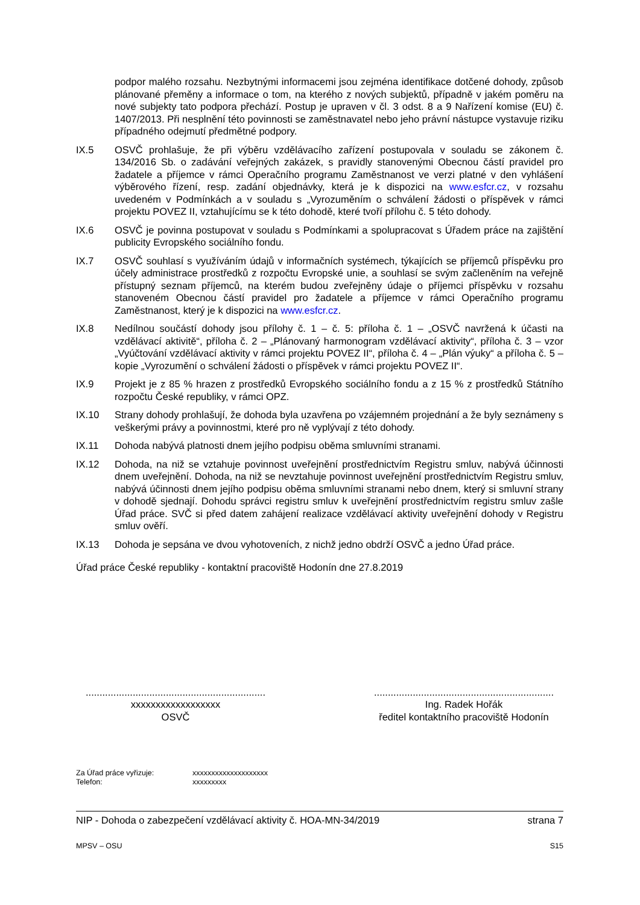podpor malého rozsahu. Nezbytnými informacemi jsou zejména identifikace dotčené dohody, způsob plánované přeměny a informace o tom, na kterého z nových subjektů, případně v jakém poměru na nové subjekty tato podpora přechází. Postup je upraven v čl. 3 odst. 8 a 9 Nařízení komise (EU) č. 1407/2013. Při nesplnění této povinnosti se zaměstnavatel nebo jeho právní nástupce vystavuje riziku případného odejmutí předmětné podpory.
IX.5 OSVČ prohlašuje, že při výběru vzdělávacího zařízení postupovala v souladu se zákonem č. 134/2016 Sb. o zadávání veřejných zakázek, s pravidly stanovenými Obecnou částí pravidel pro žadatele a příjemce v rámci Operačního programu Zaměstnanost ve verzi platné v den vyhlášení výběrového řízení, resp. zadání objednávky, která je k dispozici na www.esfcr.cz, v rozsahu uvedeném v Podmínkách a v souladu s „Vyrozuměním o schválení žádosti o příspěvek v rámci projektu POVEZ II, vztahujícímu se k této dohodě, které tvoří přílohu č. 5 této dohody.
IX.6 OSVČ je povinna postupovat v souladu s Podmínkami a spolupracovat s Úřadem práce na zajištění publicity Evropského sociálního fondu.
IX.7 OSVČ souhlasí s využíváním údajů v informačních systémech, týkajících se příjemců příspěvku pro účely administrace prostředků z rozpočtu Evropské unie, a souhlasí se svým začleněním na veřejně přístupný seznam příjemců, na kterém budou zveřejněny údaje o příjemci příspěvku v rozsahu stanoveném Obecnou částí pravidel pro žadatele a příjemce v rámci Operačního programu Zaměstnanost, který je k dispozici na www.esfcr.cz.
IX.8 Nedílnou součástí dohody jsou přílohy č. 1 – č. 5: příloha č. 1 – „OSVČ navržená k účasti na vzdělávací aktivitě“, příloha č. 2 – „Plánovaný harmonogram vzdělávací aktivity“, příloha č. 3 – vzor „Vyúčtování vzdělávací aktivity v rámci projektu POVEZ II“, příloha č. 4 – „Plán výuky“ a příloha č. 5 – kopie „Vyrozumění o schválení žádosti o příspěvek v rámci projektu POVEZ II“.
IX.9 Projekt je z 85 % hrazen z prostředků Evropského sociálního fondu a z 15 % z prostředků Státního rozpočtu České republiky, v rámci OPZ.
IX.10 Strany dohody prohlašují, že dohoda byla uzavřena po vzájemném projednání a že byly seznámeny s veškerými právy a povinnostmi, které pro ně vyplývají z této dohody.
IX.11 Dohoda nabývá platnosti dnem jejího podpisu oběma smluvními stranami.
IX.12 Dohoda, na niž se vztahuje povinnost uveřejnění prostřednictvím Registru smluv, nabývá účinnosti dnem uveřejnění. Dohoda, na niž se nevztahuje povinnost uveřejnění prostřednictvím Registru smluv, nabývá účinnosti dnem jejího podpisu oběma smluvními stranami nebo dnem, který si smluvní strany v dohodě sjednají. Dohodu správci registru smluv k uveřejnění prostřednictvím registru smluv zašle Úřad práce. SVČ si před datem zahájení realizace vzdělávací aktivity uveřejnění dohody v Registru smluv ověří.
IX.13 Dohoda je sepsána ve dvou vyhotoveních, z nichž jedno obdrží OSVČ a jedno Úřad práce.
Úřad práce České republiky - kontaktní pracoviště Hodonín dne 27.8.2019
.................................................................
xxxxxxxxxxxxxxxxxx
OSVČ
.................................................................
Ing. Radek Hořák
ředitel kontaktního pracoviště Hodonín
Za Úřad práce vyřizuje: xxxxxxxxxxxxxxxxxxxx
Telefon: xxxxxxxxx
NIP - Dohoda o zabezpečení vzdělávací aktivity č. HOA-MN-34/2019 strana 7
MPSV – OSU S15